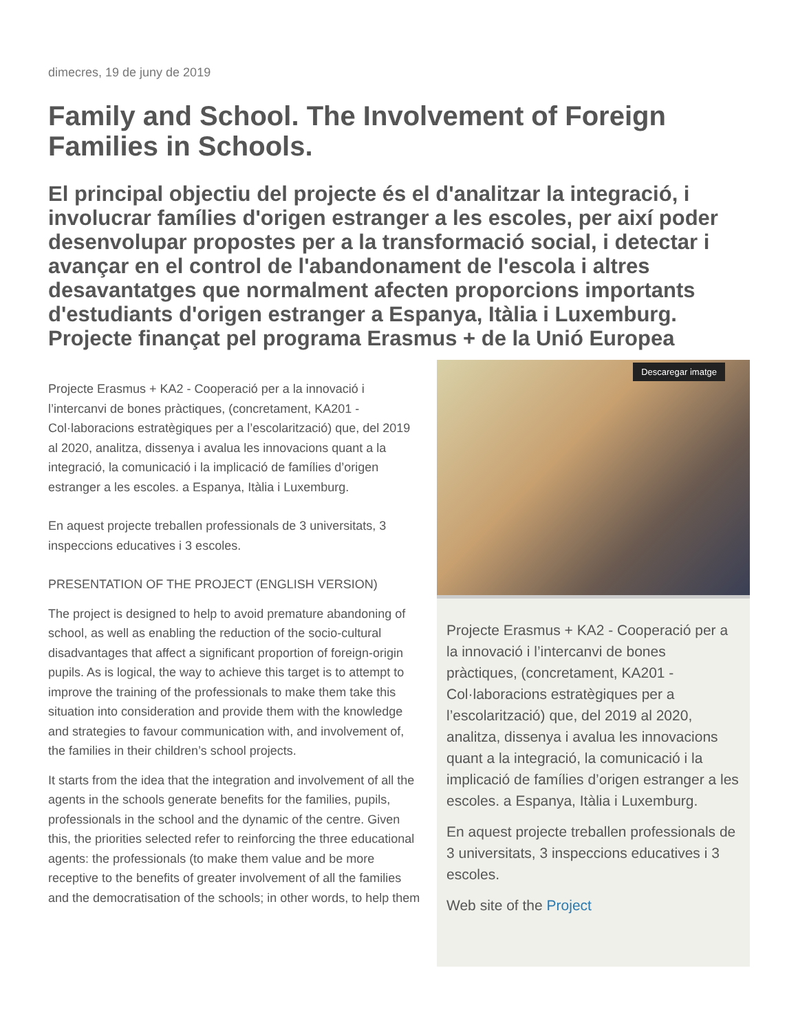dimecres, 19 de juny de 2019
Family and School. The Involvement of Foreign Families in Schools.
El principal objectiu del projecte és el d'analitzar la integració, i involucrar famílies d'origen estranger a les escoles, per així poder desenvolupar propostes per a la transformació social, i detectar i avançar en el control de l'abandonament de l'escola i altres desavantatges que normalment afecten proporcions importants d'estudiants d'origen estranger a Espanya, Itàlia i Luxemburg. Projecte finançat pel programa Erasmus + de la Unió Europea
Projecte Erasmus + KA2 - Cooperació per a la innovació i l’intercanvi de bones pràctiques, (concretament, KA201 - Col·laboracions estratègiques per a l’escolarització) que, del 2019 al 2020, analitza, dissenya i avalua les innovacions quant a la integració, la comunicació i la implicació de famílies d’origen estranger a les escoles. a Espanya, Itàlia i Luxemburg.
En aquest projecte treballen professionals de 3 universitats, 3 inspeccions educatives i 3 escoles.
PRESENTATION OF THE PROJECT (ENGLISH VERSION)
The project is designed to help to avoid premature abandoning of school, as well as enabling the reduction of the socio-cultural disadvantages that affect a significant proportion of foreign-origin pupils. As is logical, the way to achieve this target is to attempt to improve the training of the professionals to make them take this situation into consideration and provide them with the knowledge and strategies to favour communication with, and involvement of, the families in their children’s school projects.
It starts from the idea that the integration and involvement of all the agents in the schools generate benefits for the families, pupils, professionals in the school and the dynamic of the centre. Given this, the priorities selected refer to reinforcing the three educational agents: the professionals (to make them value and be more receptive to the benefits of greater involvement of all the families and the democratisation of the schools; in other words, to help them
Descaregar imatge
Projecte Erasmus + KA2 - Cooperació per a la innovació i l’intercanvi de bones pràctiques, (concretament, KA201 - Col·laboracions estratègiques per a l’escolarització) que, del 2019 al 2020, analitza, dissenya i avalua les innovacions quant a la integració, la comunicació i la implicació de famílies d’origen estranger a les escoles. a Espanya, Itàlia i Luxemburg.
En aquest projecte treballen professionals de 3 universitats, 3 inspeccions educatives i 3 escoles.
Web site of the Project